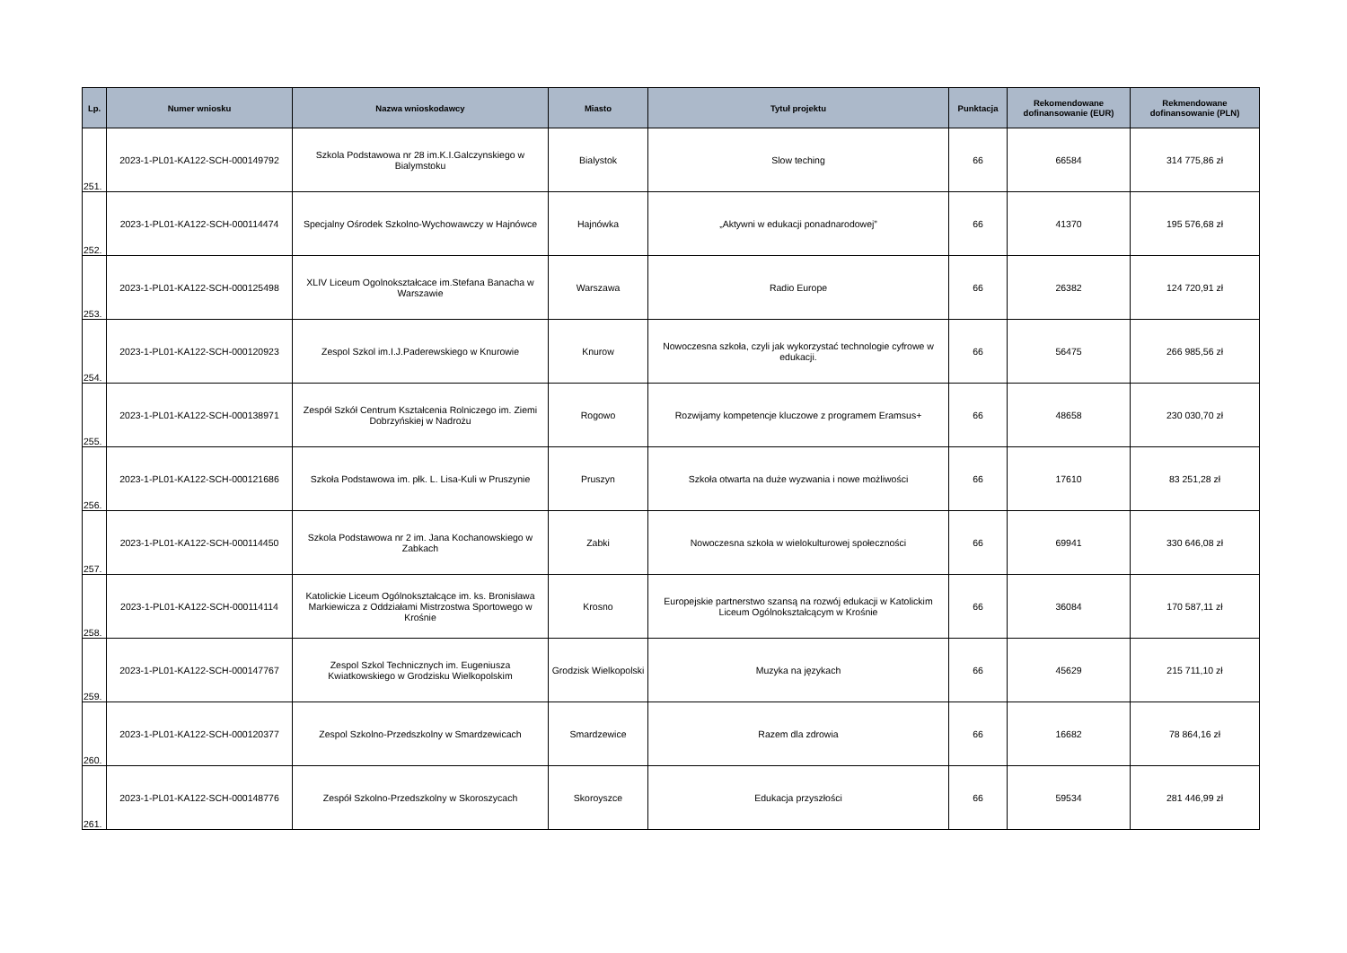| Lp. | Numer wniosku | Nazwa wnioskodawcy | Miasto | Tytuł projektu | Punktacja | Rekomendowane dofinansowanie (EUR) | Rekmendowane dofinansowanie (PLN) |
| --- | --- | --- | --- | --- | --- | --- | --- |
| 251. | 2023-1-PL01-KA122-SCH-000149792 | Szkola Podstawowa nr 28 im.K.I.Galczynskiego w Bialymstoku | Bialystok | Slow teching | 66 | 66584 | 314 775,86 zł |
| 252. | 2023-1-PL01-KA122-SCH-000114474 | Specjalny Ośrodek Szkolno-Wychowawczy w Hajnówce | Hajnówka | „Aktywni w edukacji ponadnarodowej” | 66 | 41370 | 195 576,68 zł |
| 253. | 2023-1-PL01-KA122-SCH-000125498 | XLIV Liceum Ogolnokształcace im.Stefana Banacha w Warszawie | Warszawa | Radio Europe | 66 | 26382 | 124 720,91 zł |
| 254. | 2023-1-PL01-KA122-SCH-000120923 | Zespol Szkol im.I.J.Paderewskiego w Knurowie | Knurow | Nowoczesna szkoła, czyli jak wykorzystać technologie cyfrowe w edukacji. | 66 | 56475 | 266 985,56 zł |
| 255. | 2023-1-PL01-KA122-SCH-000138971 | Zespół Szkół Centrum Kształcenia Rolniczego im. Ziemi Dobrzyńskiej w Nadrożu | Rogowo | Rozwijamy kompetencje kluczowe z programem Eramsus+ | 66 | 48658 | 230 030,70 zł |
| 256. | 2023-1-PL01-KA122-SCH-000121686 | Szkoła Podstawowa im. płk. L. Lisa-Kuli w Pruszynie | Pruszyn | Szkoła otwarta na duże wyzwania i nowe możliwości | 66 | 17610 | 83 251,28 zł |
| 257. | 2023-1-PL01-KA122-SCH-000114450 | Szkola Podstawowa nr 2 im. Jana Kochanowskiego w Zabkach | Zabki | Nowoczesna szkoła w wielokulturowej społeczności | 66 | 69941 | 330 646,08 zł |
| 258. | 2023-1-PL01-KA122-SCH-000114114 | Katolickie Liceum Ogólnokształcące im. ks. Bronisława Markiewicza z Oddziałami Mistrzostwa Sportowego w Krośnie | Krosno | Europejskie partnerstwo szansą na rozwój edukacji w Katolickim Liceum Ogólnokształcącym w Krośnie | 66 | 36084 | 170 587,11 zł |
| 259. | 2023-1-PL01-KA122-SCH-000147767 | Zespol Szkol Technicznych im. Eugeniusza Kwiatkowskiego w Grodzisku Wielkopolskim | Grodzisk Wielkopolski | Muzyka na językach | 66 | 45629 | 215 711,10 zł |
| 260. | 2023-1-PL01-KA122-SCH-000120377 | Zespol Szkolno-Przedszkolny w Smardzewicach | Smardzewice | Razem dla zdrowia | 66 | 16682 | 78 864,16 zł |
| 261. | 2023-1-PL01-KA122-SCH-000148776 | Zespół Szkolno-Przedszkolny w Skoroszycach | Skoroyszce | Edukacja przyszłości | 66 | 59534 | 281 446,99 zł |